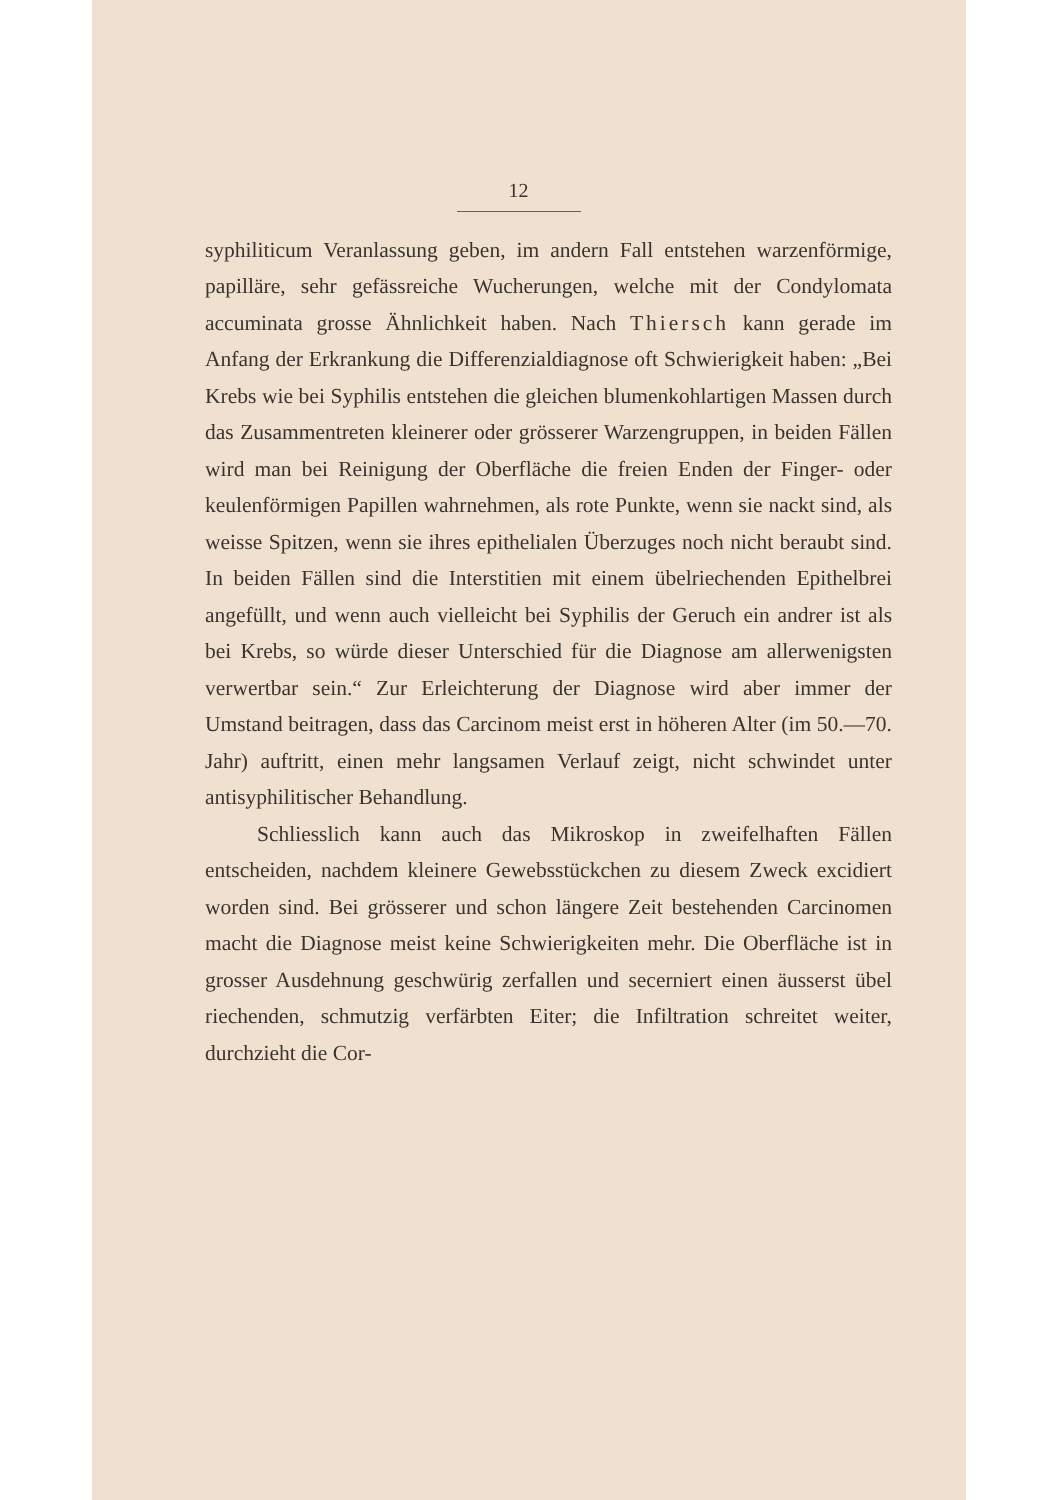12
syphiliticum Veranlassung geben, im andern Fall entstehen warzenförmige, papilläre, sehr gefässreiche Wucherungen, welche mit der Condylomata accuminata grosse Ähnlichkeit haben. Nach Thiersch kann gerade im Anfang der Erkrankung die Differenzialdiagnose oft Schwierigkeit haben: „Bei Krebs wie bei Syphilis entstehen die gleichen blumenkohlartigen Massen durch das Zusammentreten kleinerer oder grösserer Warzengruppen, in beiden Fällen wird man bei Reinigung der Oberfläche die freien Enden der Finger- oder keulenförmigen Papillen wahrnehmen, als rote Punkte, wenn sie nackt sind, als weisse Spitzen, wenn sie ihres epithelialen Überzuges noch nicht beraubt sind. In beiden Fällen sind die Interstitien mit einem übelriechenden Epithelbrei angefüllt, und wenn auch vielleicht bei Syphilis der Geruch ein andrer ist als bei Krebs, so würde dieser Unterschied für die Diagnose am allerwenigsten verwertbar sein.“ Zur Erleichterung der Diagnose wird aber immer der Umstand beitragen, dass das Carcinom meist erst in höheren Alter (im 50.—70. Jahr) auftritt, einen mehr langsamen Verlauf zeigt, nicht schwindet unter antisyphilitischer Behandlung.
Schliesslich kann auch das Mikroskop in zweifelhaften Fällen entscheiden, nachdem kleinere Gewebsstückchen zu diesem Zweck excidiert worden sind. Bei grösserer und schon längere Zeit bestehenden Carcinomen macht die Diagnose meist keine Schwierigkeiten mehr. Die Oberfläche ist in grosser Ausdehnung geschwürig zerfallen und secerniert einen äusserst übel riechenden, schmutzig verfärbten Eiter; die Infiltration schreitet weiter, durchzieht die Cor-